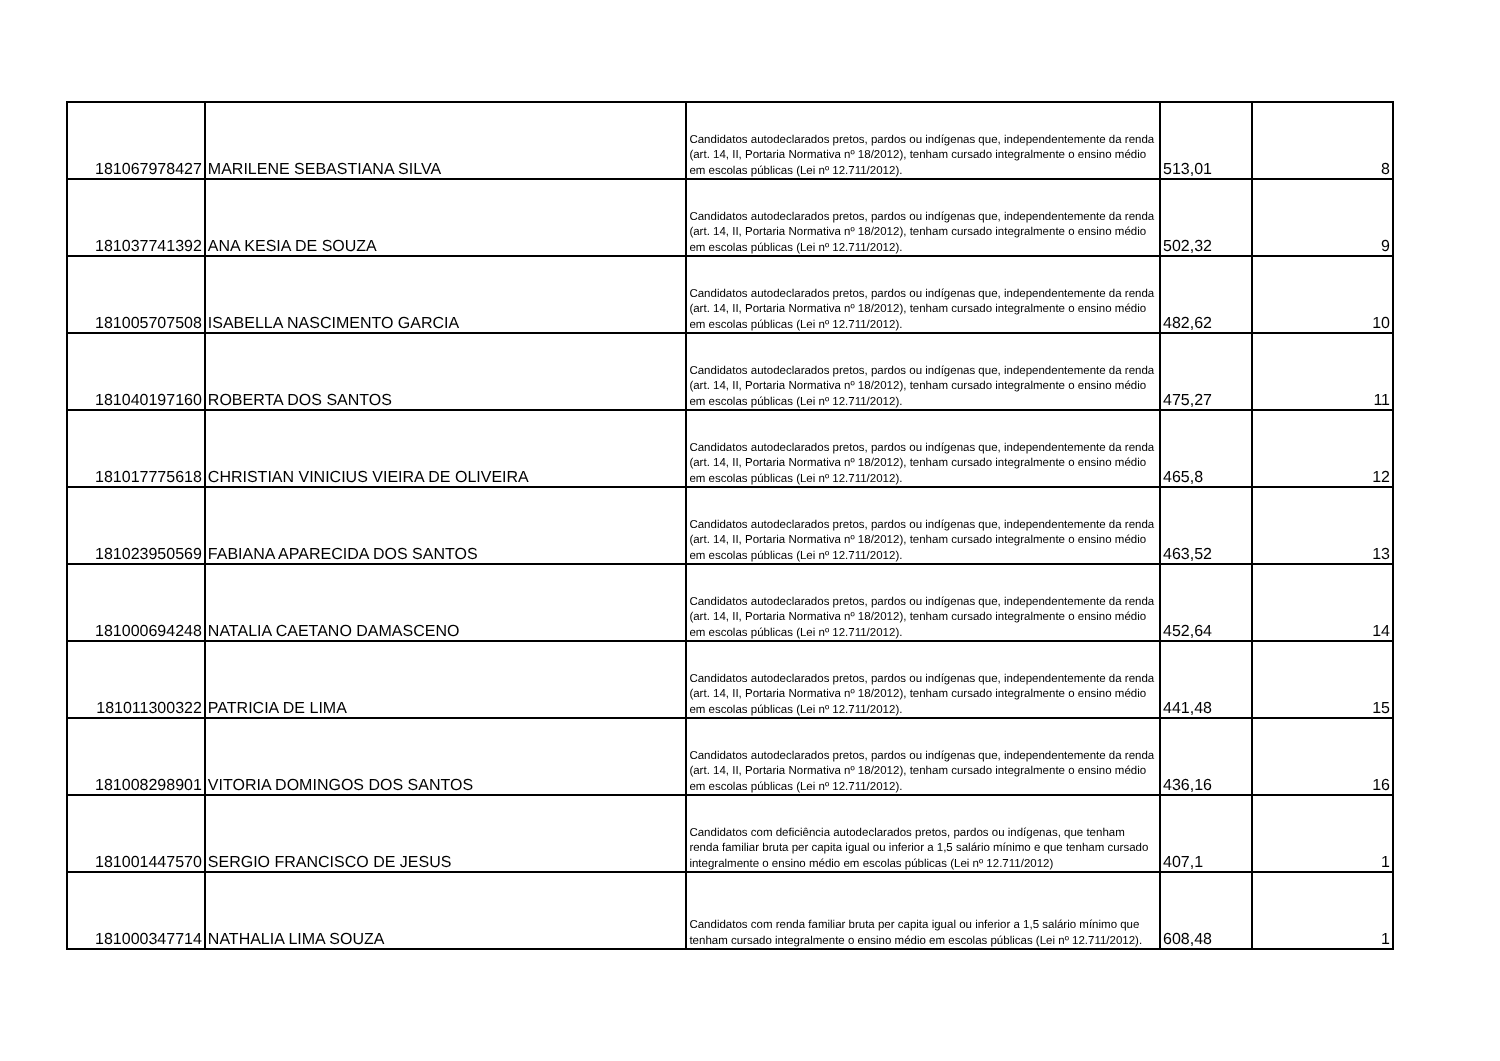| 181067978427 | MARILENE SEBASTIANA SILVA | Candidatos autodeclarados pretos, pardos ou indígenas que, independentemente da renda (art. 14, II, Portaria Normativa nº 18/2012), tenham cursado integralmente o ensino médio em escolas públicas (Lei nº 12.711/2012). | 513,01 | 8 |
| 181037741392 | ANA KESIA DE SOUZA | Candidatos autodeclarados pretos, pardos ou indígenas que, independentemente da renda (art. 14, II, Portaria Normativa nº 18/2012), tenham cursado integralmente o ensino médio em escolas públicas (Lei nº 12.711/2012). | 502,32 | 9 |
| 181005707508 | ISABELLA NASCIMENTO GARCIA | Candidatos autodeclarados pretos, pardos ou indígenas que, independentemente da renda (art. 14, II, Portaria Normativa nº 18/2012), tenham cursado integralmente o ensino médio em escolas públicas (Lei nº 12.711/2012). | 482,62 | 10 |
| 181040197160 | ROBERTA DOS SANTOS | Candidatos autodeclarados pretos, pardos ou indígenas que, independentemente da renda (art. 14, II, Portaria Normativa nº 18/2012), tenham cursado integralmente o ensino médio em escolas públicas (Lei nº 12.711/2012). | 475,27 | 11 |
| 181017775618 | CHRISTIAN VINICIUS VIEIRA DE OLIVEIRA | Candidatos autodeclarados pretos, pardos ou indígenas que, independentemente da renda (art. 14, II, Portaria Normativa nº 18/2012), tenham cursado integralmente o ensino médio em escolas públicas (Lei nº 12.711/2012). | 465,8 | 12 |
| 181023950569 | FABIANA APARECIDA DOS SANTOS | Candidatos autodeclarados pretos, pardos ou indígenas que, independentemente da renda (art. 14, II, Portaria Normativa nº 18/2012), tenham cursado integralmente o ensino médio em escolas públicas (Lei nº 12.711/2012). | 463,52 | 13 |
| 181000694248 | NATALIA CAETANO DAMASCENO | Candidatos autodeclarados pretos, pardos ou indígenas que, independentemente da renda (art. 14, II, Portaria Normativa nº 18/2012), tenham cursado integralmente o ensino médio em escolas públicas (Lei nº 12.711/2012). | 452,64 | 14 |
| 181011300322 | PATRICIA DE LIMA | Candidatos autodeclarados pretos, pardos ou indígenas que, independentemente da renda (art. 14, II, Portaria Normativa nº 18/2012), tenham cursado integralmente o ensino médio em escolas públicas (Lei nº 12.711/2012). | 441,48 | 15 |
| 181008298901 | VITORIA DOMINGOS DOS SANTOS | Candidatos autodeclarados pretos, pardos ou indígenas que, independentemente da renda (art. 14, II, Portaria Normativa nº 18/2012), tenham cursado integralmente o ensino médio em escolas públicas (Lei nº 12.711/2012). | 436,16 | 16 |
| 181001447570 | SERGIO FRANCISCO DE JESUS | Candidatos com deficiência autodeclarados pretos, pardos ou indígenas, que tenham renda familiar bruta per capita igual ou inferior a 1,5 salário mínimo e que tenham cursado integralmente o ensino médio em escolas públicas (Lei nº 12.711/2012) | 407,1 | 1 |
| 181000347714 | NATHALIA LIMA SOUZA | Candidatos com renda familiar bruta per capita igual ou inferior a 1,5 salário mínimo que tenham cursado integralmente o ensino médio em escolas públicas (Lei nº 12.711/2012). | 608,48 | 1 |